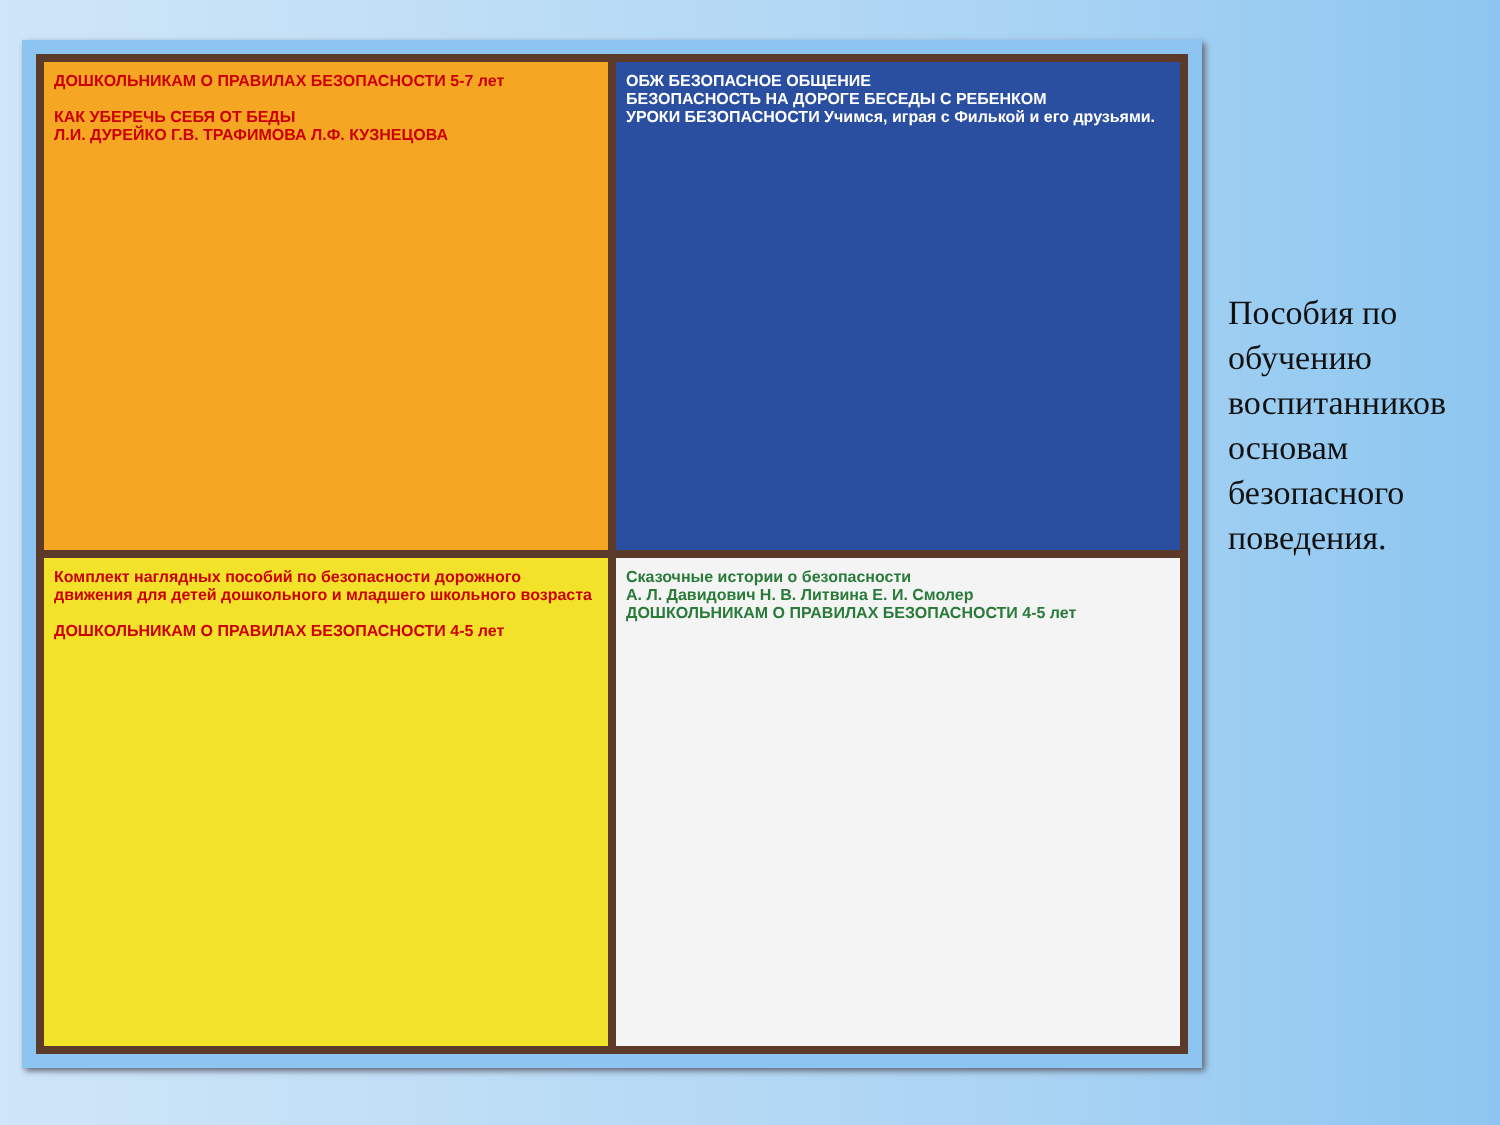ДОШКОЛЬНИКАМ О ПРАВИЛАХ БЕЗОПАСНОСТИ 5-7 лет
КАК УБЕРЕЧЬ СЕБЯ ОТ БЕДЫ
Л.И. ДУРЕЙКО Г.В. ТРАФИМОВА Л.Ф. КУЗНЕЦОВА
ОБЖ БЕЗОПАСНОЕ ОБЩЕНИЕ
БЕЗОПАСНОСТЬ НА ДОРОГЕ БЕСЕДЫ С РЕБЕНКОМ
УРОКИ БЕЗОПАСНОСТИ Учимся, играя с Филькой и его друзьями.
Комплект наглядных пособий по безопасности дорожного движения для детей дошкольного и младшего школьного возраста
ДОШКОЛЬНИКАМ О ПРАВИЛАХ БЕЗОПАСНОСТИ 4-5 лет
Сказочные истории о безопасности
А. Л. Давидович Н. В. Литвина Е. И. Смолер
ДОШКОЛЬНИКАМ О ПРАВИЛАХ БЕЗОПАСНОСТИ 4-5 лет
Пособия по обучению воспитанников основам безопасного поведения.